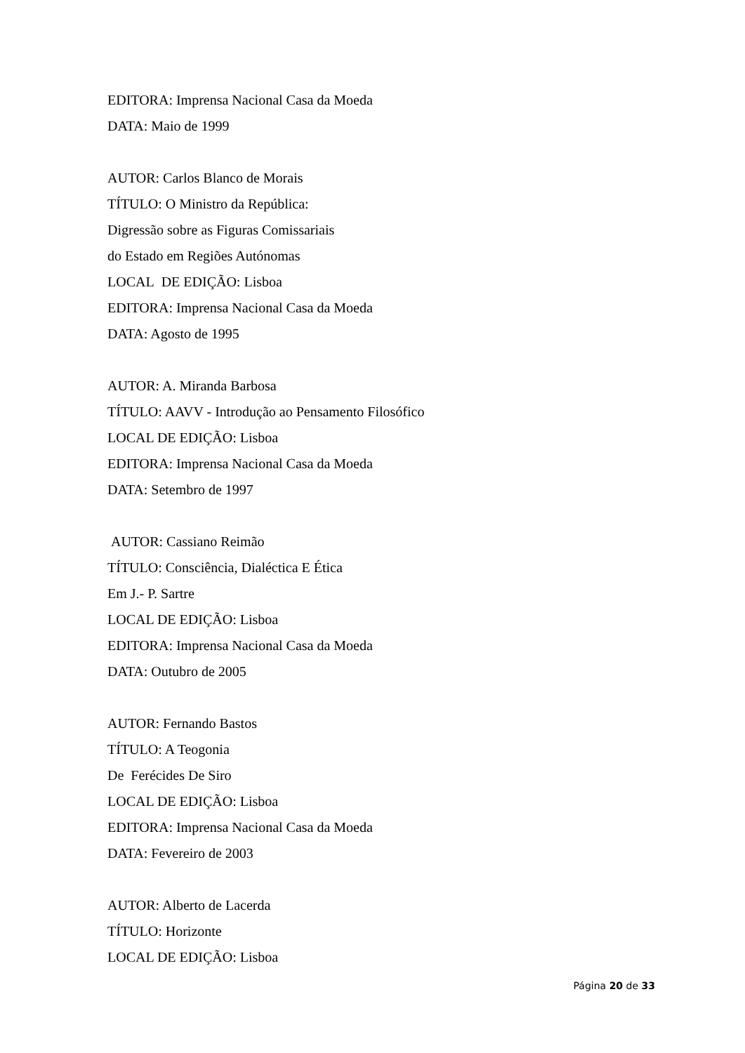EDITORA: Imprensa Nacional Casa da Moeda
DATA: Maio de 1999
AUTOR: Carlos Blanco de Morais
TÍTULO: O Ministro da República:
Digressão sobre as Figuras Comissariais
do Estado em Regiões Autónomas
LOCAL DE EDIÇÃO: Lisboa
EDITORA: Imprensa Nacional Casa da Moeda
DATA: Agosto de 1995
AUTOR: A. Miranda Barbosa
TÍTULO: AAVV - Introdução ao Pensamento Filosófico
LOCAL DE EDIÇÃO: Lisboa
EDITORA: Imprensa Nacional Casa da Moeda
DATA: Setembro de 1997
AUTOR: Cassiano Reimão
TÍTULO: Consciência, Dialéctica E Ética
Em J.- P. Sartre
LOCAL DE EDIÇÃO: Lisboa
EDITORA: Imprensa Nacional Casa da Moeda
DATA: Outubro de 2005
AUTOR: Fernando Bastos
TÍTULO: A Teogonia
De Ferécides De Siro
LOCAL DE EDIÇÃO: Lisboa
EDITORA: Imprensa Nacional Casa da Moeda
DATA: Fevereiro de 2003
AUTOR: Alberto de Lacerda
TÍTULO: Horizonte
LOCAL DE EDIÇÃO: Lisboa
Página 20 de 33